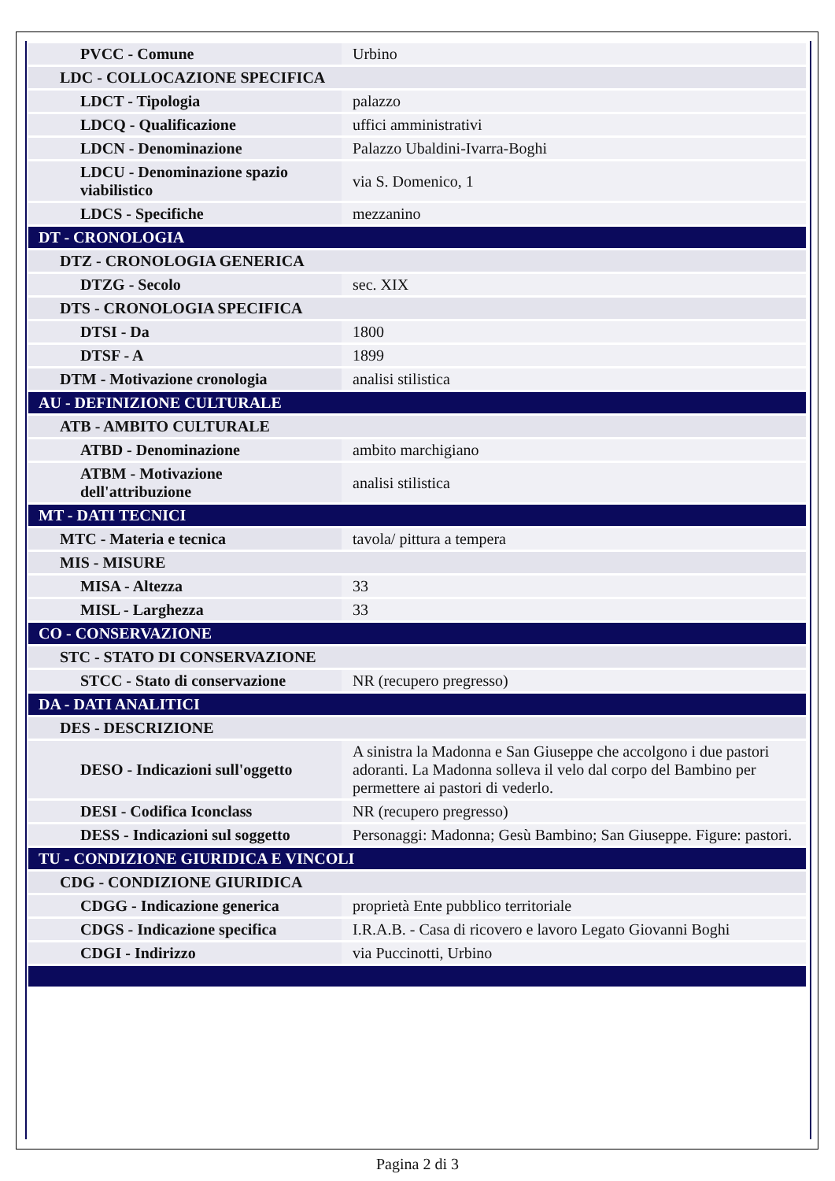| PVCC - Comune | Urbino |
| LDC - COLLOCAZIONE SPECIFICA | |
| LDCT - Tipologia | palazzo |
| LDCQ - Qualificazione | uffici amministrativi |
| LDCN - Denominazione | Palazzo Ubaldini-Ivarra-Boghi |
| LDCU - Denominazione spazio viabilistico | via S. Domenico, 1 |
| LDCS - Specifiche | mezzanino |
| DT - CRONOLOGIA | |
| DTZ - CRONOLOGIA GENERICA | |
| DTZG - Secolo | sec. XIX |
| DTS - CRONOLOGIA SPECIFICA | |
| DTSI - Da | 1800 |
| DTSF - A | 1899 |
| DTM - Motivazione cronologia | analisi stilistica |
| AU - DEFINIZIONE CULTURALE | |
| ATB - AMBITO CULTURALE | |
| ATBD - Denominazione | ambito marchigiano |
| ATBM - Motivazione dell'attribuzione | analisi stilistica |
| MT - DATI TECNICI | |
| MTC - Materia e tecnica | tavola/ pittura a tempera |
| MIS - MISURE | |
| MISA - Altezza | 33 |
| MISL - Larghezza | 33 |
| CO - CONSERVAZIONE | |
| STC - STATO DI CONSERVAZIONE | |
| STCC - Stato di conservazione | NR (recupero pregresso) |
| DA - DATI ANALITICI | |
| DES - DESCRIZIONE | |
| DESO - Indicazioni sull'oggetto | A sinistra la Madonna e San Giuseppe che accolgono i due pastori adoranti. La Madonna solleva il velo dal corpo del Bambino per permettere ai pastori di vederlo. |
| DESI - Codifica Iconclass | NR (recupero pregresso) |
| DESS - Indicazioni sul soggetto | Personaggi: Madonna; Gesù Bambino; San Giuseppe. Figure: pastori. |
| TU - CONDIZIONE GIURIDICA E VINCOLI | |
| CDG - CONDIZIONE GIURIDICA | |
| CDGG - Indicazione generica | proprietà Ente pubblico territoriale |
| CDGS - Indicazione specifica | I.R.A.B. - Casa di ricovero e lavoro Legato Giovanni Boghi |
| CDGI - Indirizzo | via Puccinotti, Urbino |
Pagina 2 di 3